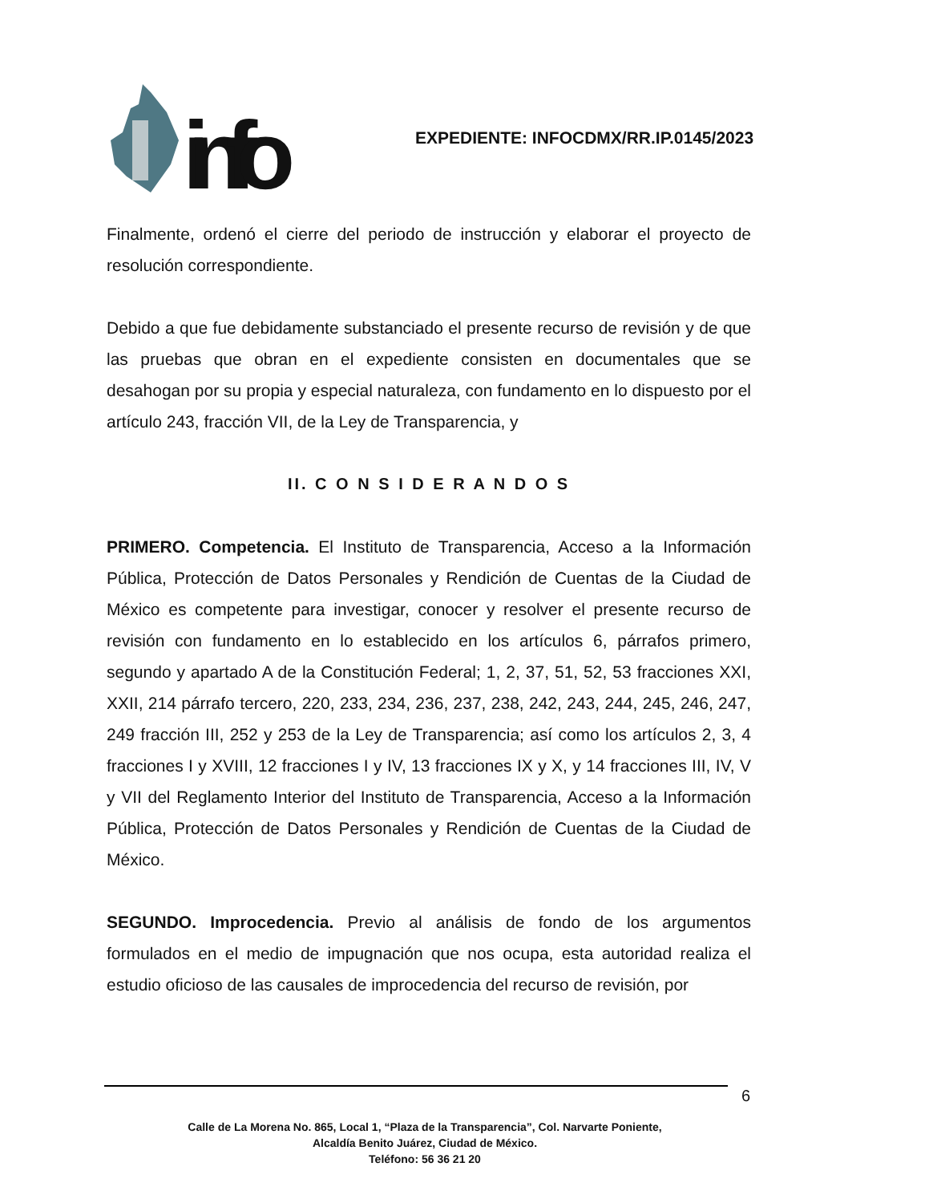info
EXPEDIENTE: INFOCDMX/RR.IP.0145/2023
Finalmente, ordenó el cierre del periodo de instrucción y elaborar el proyecto de resolución correspondiente.
Debido a que fue debidamente substanciado el presente recurso de revisión y de que las pruebas que obran en el expediente consisten en documentales que se desahogan por su propia y especial naturaleza, con fundamento en lo dispuesto por el artículo 243, fracción VII, de la Ley de Transparencia, y
II. C O N S I D E R A N D O S
PRIMERO. Competencia. El Instituto de Transparencia, Acceso a la Información Pública, Protección de Datos Personales y Rendición de Cuentas de la Ciudad de México es competente para investigar, conocer y resolver el presente recurso de revisión con fundamento en lo establecido en los artículos 6, párrafos primero, segundo y apartado A de la Constitución Federal; 1, 2, 37, 51, 52, 53 fracciones XXI, XXII, 214 párrafo tercero, 220, 233, 234, 236, 237, 238, 242, 243, 244, 245, 246, 247, 249 fracción III, 252 y 253 de la Ley de Transparencia; así como los artículos 2, 3, 4 fracciones I y XVIII, 12 fracciones I y IV, 13 fracciones IX y X, y 14 fracciones III, IV, V y VII del Reglamento Interior del Instituto de Transparencia, Acceso a la Información Pública, Protección de Datos Personales y Rendición de Cuentas de la Ciudad de México.
SEGUNDO. Improcedencia. Previo al análisis de fondo de los argumentos formulados en el medio de impugnación que nos ocupa, esta autoridad realiza el estudio oficioso de las causales de improcedencia del recurso de revisión, por
6
Calle de La Morena No. 865, Local 1, “Plaza de la Transparencia”, Col. Narvarte Poniente,
Alcaldía Benito Juárez, Ciudad de México.
Teléfono: 56 36 21 20